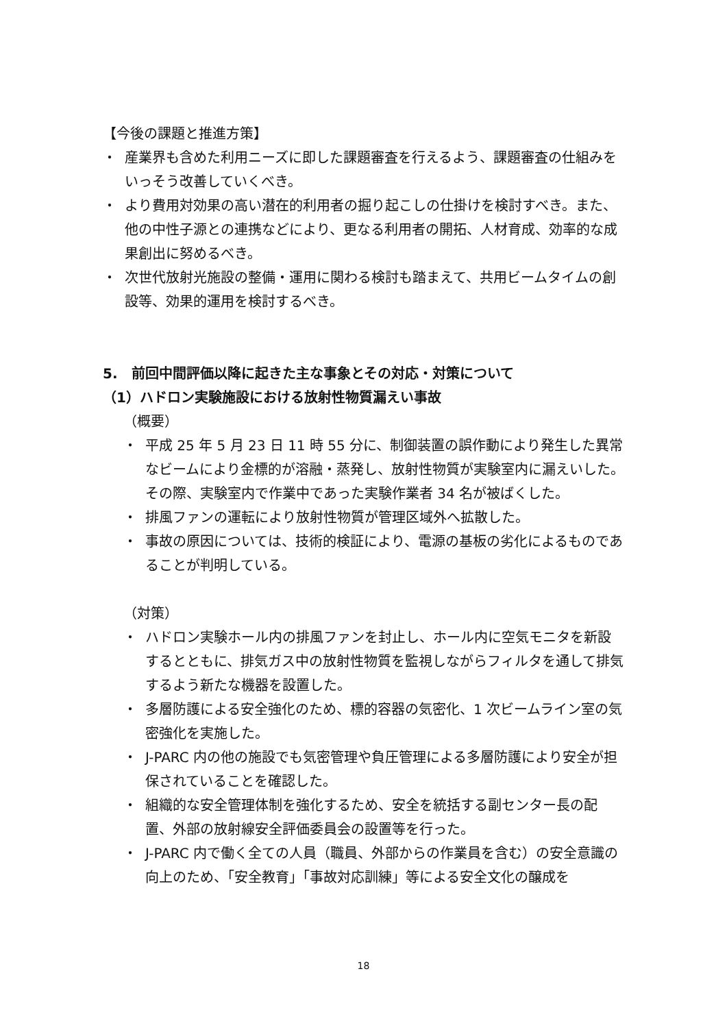【今後の課題と推進方策】
・ 産業界も含めた利用ニーズに即した課題審査を行えるよう、課題審査の仕組みをいっそう改善していくべき。
・ より費用対効果の高い潜在的利用者の掘り起こしの仕掛けを検討すべき。また、他の中性子源との連携などにより、更なる利用者の開拓、人材育成、効率的な成果創出に努めるべき。
・ 次世代放射光施設の整備・運用に関わる検討も踏まえて、共用ビームタイムの創設等、効果的運用を検討するべき。
5.　前回中間評価以降に起きた主な事象とその対応・対策について
（1）ハドロン実験施設における放射性物質漏えい事故
（概要）
・ 平成 25 年 5 月 23 日 11 時 55 分に、制御装置の誤作動により発生した異常なビームにより金標的が溶融・蒸発し、放射性物質が実験室内に漏えいした。その際、実験室内で作業中であった実験作業者 34 名が被ばくした。
・ 排風ファンの運転により放射性物質が管理区域外へ拡散した。
・ 事故の原因については、技術的検証により、電源の基板の劣化によるものであることが判明している。
（対策）
・ ハドロン実験ホール内の排風ファンを封止し、ホール内に空気モニタを新設するとともに、排気ガス中の放射性物質を監視しながらフィルタを通して排気するよう新たな機器を設置した。
・ 多層防護による安全強化のため、標的容器の気密化、1 次ビームライン室の気密強化を実施した。
・ J-PARC 内の他の施設でも気密管理や負圧管理による多層防護により安全が担保されていることを確認した。
・ 組織的な安全管理体制を強化するため、安全を統括する副センター長の配置、外部の放射線安全評価委員会の設置等を行った。
・ J-PARC 内で働く全ての人員（職員、外部からの作業員を含む）の安全意識の向上のため、「安全教育」「事故対応訓練」等による安全文化の醸成を
18